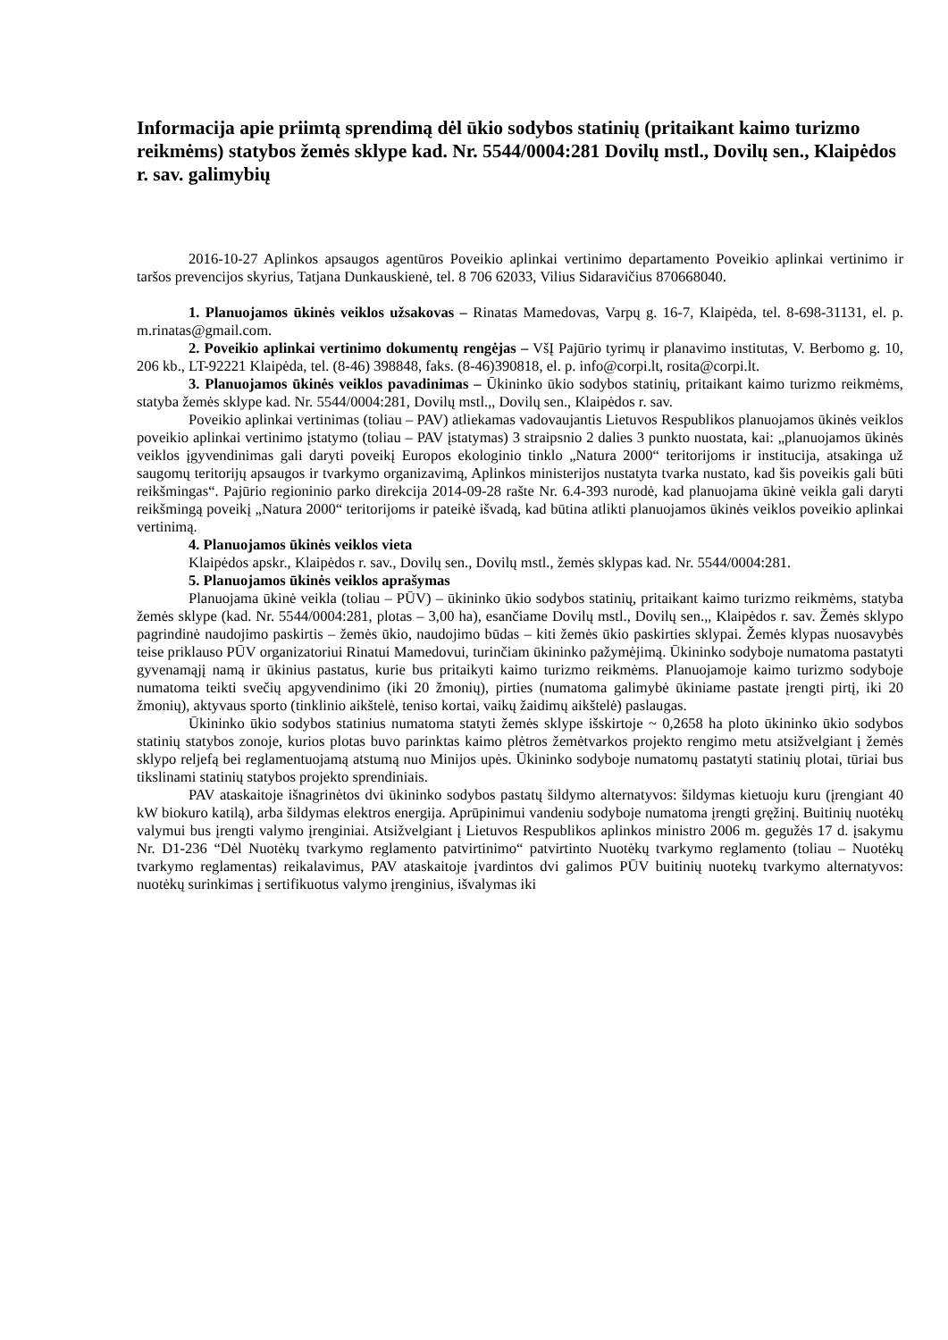Informacija apie priimtą sprendimą dėl ūkio sodybos statinių (pritaikant kaimo turizmo reikmėms) statybos žemės sklype kad. Nr. 5544/0004:281 Dovilų mstl., Dovilų sen., Klaipėdos r. sav. galimybių
2016-10-27 Aplinkos apsaugos agentūros Poveikio aplinkai vertinimo departamento Poveikio aplinkai vertinimo ir taršos prevencijos skyrius, Tatjana Dunkauskienė, tel. 8 706 62033, Vilius Sidaravičius 870668040.
1. Planuojamos ūkinės veiklos užsakovas – Rinatas Mamedovas, Varpų g. 16-7, Klaipėda, tel. 8-698-31131, el. p. m.rinatas@gmail.com.
2. Poveikio aplinkai vertinimo dokumentų rengėjas – VšĮ Pajūrio tyrimų ir planavimo institutas, V. Berbomo g. 10, 206 kb., LT-92221 Klaipėda, tel. (8-46) 398848, faks. (8-46)390818, el. p. info@corpi.lt, rosita@corpi.lt.
3. Planuojamos ūkinės veiklos pavadinimas – Ūkininko ūkio sodybos statinių, pritaikant kaimo turizmo reikmėms, statyba žemės sklype kad. Nr. 5544/0004:281, Dovilų mstl.,, Dovilų sen., Klaipėdos r. sav.
Poveikio aplinkai vertinimas (toliau – PAV) atliekamas vadovaujantis Lietuvos Respublikos planuojamos ūkinės veiklos poveikio aplinkai vertinimo įstatymo (toliau – PAV įstatymas) 3 straipsnio 2 dalies 3 punkto nuostata, kai: „planuojamos ūkinės veiklos įgyvendinimas gali daryti poveikį Europos ekologinio tinklo „Natura 2000“ teritorijoms ir institucija, atsakinga už saugomų teritorijų apsaugos ir tvarkymo organizavimą, Aplinkos ministerijos nustatyta tvarka nustato, kad šis poveikis gali būti reikšmingas“. Pajūrio regioninio parko direkcija 2014-09-28 rašte Nr. 6.4-393 nurodė, kad planuojama ūkinė veikla gali daryti reikšmingą poveikį „Natura 2000“ teritorijoms ir pateikė išvadą, kad būtina atlikti planuojamos ūkinės veiklos poveikio aplinkai vertinimą.
4. Planuojamos ūkinės veiklos vieta
Klaipėdos apskr., Klaipėdos r. sav., Dovilų sen., Dovilų mstl., žemės sklypas kad. Nr. 5544/0004:281.
5. Planuojamos ūkinės veiklos aprašymas
Planuojama ūkinė veikla (toliau – PŪV) – ūkininko ūkio sodybos statinių, pritaikant kaimo turizmo reikmėms, statyba žemės sklype (kad. Nr. 5544/0004:281, plotas – 3,00 ha), esančiame Dovilų mstl., Dovilų sen.,, Klaipėdos r. sav. Žemės sklypo pagrindinė naudojimo paskirtis – žemės ūkio, naudojimo būdas – kiti žemės ūkio paskirties sklypai. Žemės klypas nuosavybės teise priklauso PŪV organizatoriui Rinatui Mamedovui, turinčiam ūkininko pažymėjimą. Ūkininko sodyboje numatoma pastatyti gyvenamąjį namą ir ūkinius pastatus, kurie bus pritaikyti kaimo turizmo reikmėms. Planuojamoje kaimo turizmo sodyboje numatoma teikti svečių apgyvendinimo (iki 20 žmonių), pirties (numatoma galimybė ūkiniame pastate įrengti pirtį, iki 20 žmonių), aktyvaus sporto (tinklinio aikštelė, teniso kortai, vaikų žaidimų aikštelė) paslaugas.
Ūkininko ūkio sodybos statinius numatoma statyti žemės sklype išskirtoje ~ 0,2658 ha ploto ūkininko ūkio sodybos statinių statybos zonoje, kurios plotas buvo parinktas kaimo plėtros žemėtvarkos projekto rengimo metu atsižvelgiant į žemės sklypo reljefą bei reglamentuojamą atstumą nuo Minijos upės. Ūkininko sodyboje numatomų pastatyti statinių plotai, tūriai bus tikslinami statinių statybos projekto sprendiniais.
PAV ataskaitoje išnagrinėtos dvi ūkininko sodybos pastatų šildymo alternatyvos: šildymas kietuoju kuru (įrengiant 40 kW biokuro katilą), arba šildymas elektros energija. Aprūpinimui vandeniu sodyboje numatoma įrengti gręžinį. Buitinių nuotėkų valymui bus įrengti valymo įrenginiai. Atsižvelgiant į Lietuvos Respublikos aplinkos ministro 2006 m. gegužės 17 d. įsakymu Nr. D1-236 “Dėl Nuotėkų tvarkymo reglamento patvirtinimo“ patvirtinto Nuotėkų tvarkymo reglamento (toliau – Nuotėkų tvarkymo reglamentas) reikalavimus, PAV ataskaitoje įvardintos dvi galimos PŪV buitinių nuotekų tvarkymo alternatyvos: nuotėkų surinkimas į sertifikuotus valymo įrenginius, išvalymas iki